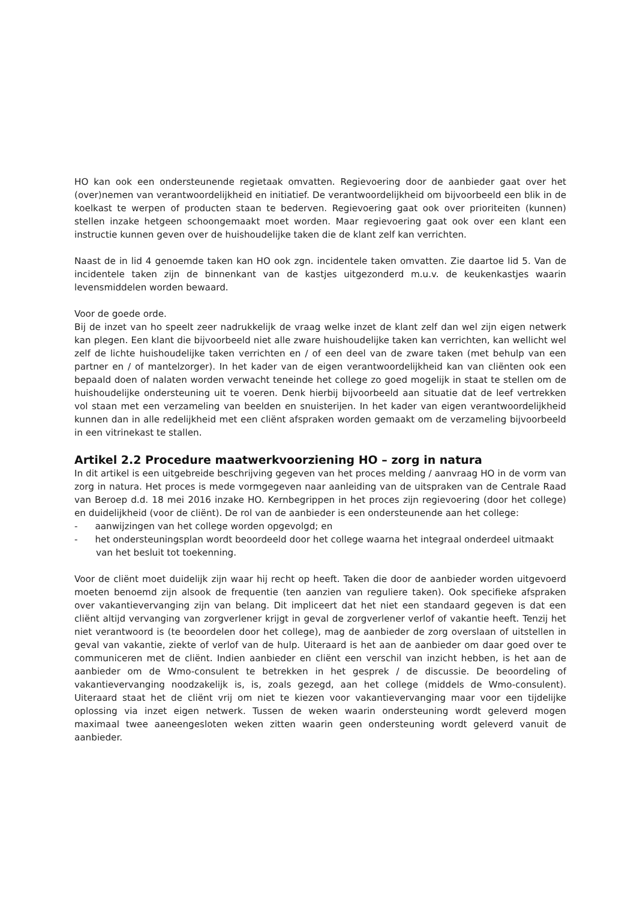HO kan ook een ondersteunende regietaak omvatten. Regievoering door de aanbieder gaat over het (over)nemen van verantwoordelijkheid en initiatief. De verantwoordelijkheid om bijvoorbeeld een blik in de koelkast te werpen of producten staan te bederven. Regievoering gaat ook over prioriteiten (kunnen) stellen inzake hetgeen schoongemaakt moet worden. Maar regievoering gaat ook over een klant een instructie kunnen geven over de huishoudelijke taken die de klant zelf kan verrichten.
Naast de in lid 4 genoemde taken kan HO ook zgn. incidentele taken omvatten. Zie daartoe lid 5. Van de incidentele taken zijn de binnenkant van de kastjes uitgezonderd m.u.v. de keukenkastjes waarin levensmiddelen worden bewaard.
Voor de goede orde.
Bij de inzet van ho speelt zeer nadrukkelijk de vraag welke inzet de klant zelf dan wel zijn eigen netwerk kan plegen. Een klant die bijvoorbeeld niet alle zware huishoudelijke taken kan verrichten, kan wellicht wel zelf de lichte huishoudelijke taken verrichten en / of een deel van de zware taken (met behulp van een partner en / of mantelzorger). In het kader van de eigen verantwoordelijkheid kan van cliënten ook een bepaald doen of nalaten worden verwacht teneinde het college zo goed mogelijk in staat te stellen om de huishoudelijke ondersteuning uit te voeren. Denk hierbij bijvoorbeeld aan situatie dat de leef vertrekken vol staan met een verzameling van beelden en snuisterijen. In het kader van eigen verantwoordelijkheid kunnen dan in alle redelijkheid met een cliënt afspraken worden gemaakt om de verzameling bijvoorbeeld in een vitrinekast te stallen.
Artikel 2.2 Procedure maatwerkvoorziening HO – zorg in natura
In dit artikel is een uitgebreide beschrijving gegeven van het proces melding / aanvraag HO in de vorm van zorg in natura. Het proces is mede vormgegeven naar aanleiding van de uitspraken van de Centrale Raad van Beroep d.d. 18 mei 2016 inzake HO. Kernbegrippen in het proces zijn regievoering (door het college) en duidelijkheid (voor de cliënt). De rol van de aanbieder is een ondersteunende aan het college:
- aanwijzingen van het college worden opgevolgd; en
- het ondersteuningsplan wordt beoordeeld door het college waarna het integraal onderdeel uitmaakt van het besluit tot toekenning.
Voor de cliënt moet duidelijk zijn waar hij recht op heeft. Taken die door de aanbieder worden uitgevoerd moeten benoemd zijn alsook de frequentie (ten aanzien van reguliere taken). Ook specifieke afspraken over vakantievervanging zijn van belang. Dit impliceert dat het niet een standaard gegeven is dat een cliënt altijd vervanging van zorgverlener krijgt in geval de zorgverlener verlof of vakantie heeft. Tenzij het niet verantwoord is (te beoordelen door het college), mag de aanbieder de zorg overslaan of uitstellen in geval van vakantie, ziekte of verlof van de hulp. Uiteraard is het aan de aanbieder om daar goed over te communiceren met de cliënt. Indien aanbieder en cliënt een verschil van inzicht hebben, is het aan de aanbieder om de Wmo-consulent te betrekken in het gesprek / de discussie. De beoordeling of vakantievervanging noodzakelijk is, is, zoals gezegd, aan het college (middels de Wmo-consulent). Uiteraard staat het de cliënt vrij om niet te kiezen voor vakantievervanging maar voor een tijdelijke oplossing via inzet eigen netwerk. Tussen de weken waarin ondersteuning wordt geleverd mogen maximaal twee aaneengesloten weken zitten waarin geen ondersteuning wordt geleverd vanuit de aanbieder.